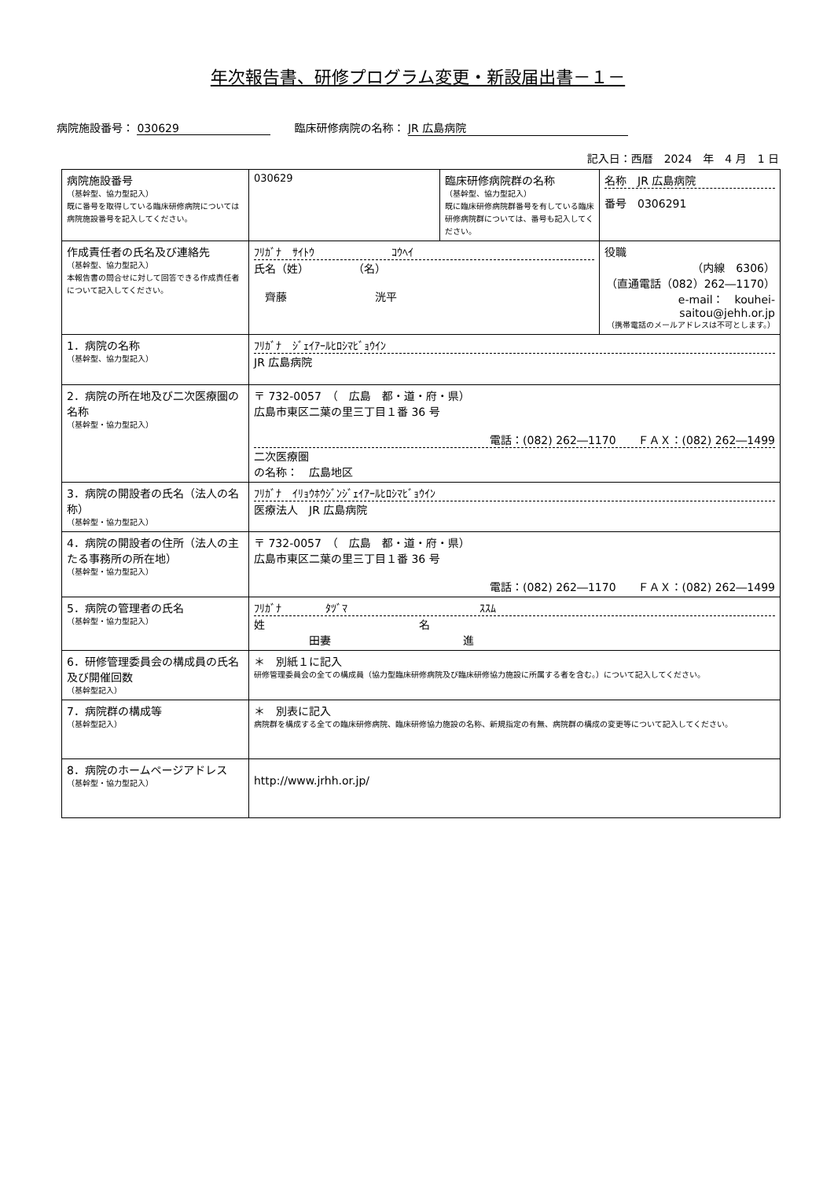年次報告書、研修プログラム変更・新設届出書－１－
病院施設番号： 030629 臨床研修病院の名称： JR 広島病院
記入日：西暦　2024　年　4 月　1 日
| 病院施設番号 （基幹型、協力型記入） 既に番号を取得している臨床研修病院については病院施設番号を記入してください。 | 030629 | 臨床研修病院群の名称 （基幹型、協力型記入） 既に臨床研修病院群番号を有している臨床研修病院群については、番号も記入してください。 | 名称 JR 広島病院 番号 0306291 |
| 作成責任者の氏名及び連絡先 （基幹型、協力型記入） 本報告書の問合せに対して回答できる作成責任者について記入してください。 | ﾌﾘｶﾞﾅ ｻｲﾄｳ ｺｳﾍｲ 氏名（姓） （名） 齊藤 洸平 | | 役職 （内線 6306） （直通電話（082）262―1170） e-mail： kouhei-saitou@jehh.or.jp （携帯電話のメールアドレスは不可とします。） |
| 1．病院の名称 （基幹型、協力型記入） | ﾌﾘｶﾞﾅ ｼﾞｪｲｱｰﾙﾋﾛｼﾏﾋﾞｮｳｲﾝ JR 広島病院 | | |
| 2．病院の所在地及び二次医療圏の名称 （基幹型・協力型記入） | 〒 732-0057 （ 広島 都・道・府・県） 広島市東区二葉の里三丁目１番 36 号 電話：(082) 262―1170 ＦＡＸ：(082) 262―1499 二次医療圏 の名称： 広島地区 | | |
| 3．病院の開設者の氏名（法人の名称） （基幹型・協力型記入） | ﾌﾘｶﾞﾅ ｲﾘｮｳﾎｳｼﾞﾝｼﾞｪｲｱｰﾙﾋﾛｼﾏﾋﾞｮｳｲﾝ 医療法人 JR 広島病院 | | |
| 4．病院の開設者の住所（法人の主たる事務所の所在地） （基幹型・協力型記入） | 〒 732-0057 （ 広島 都・道・府・県） 広島市東区二葉の里三丁目１番 36 号 電話：(082) 262―1170 ＦＡＸ：(082) 262―1499 | | |
| 5．病院の管理者の氏名 （基幹型・協力型記入） | ﾌﾘｶﾞﾅ ﾀﾂﾞﾏ ｽｽﾑ 姓 名 田妻 進 | | |
| 6．研修管理委員会の構成員の氏名及び開催回数 （基幹型記入） | ＊ 別紙１に記入 研修管理委員会の全ての構成員（協力型臨床研修病院及び臨床研修協力施設に所属する者を含む。）について記入してください。 | | |
| 7．病院群の構成等 （基幹型記入） | ＊ 別表に記入 病院群を構成する全ての臨床研修病院、臨床研修協力施設の名称、新規指定の有無、病院群の構成の変更等について記入してください。 | | |
| 8．病院のホームページアドレス （基幹型・協力型記入） | http://www.jrhh.or.jp/ | | |